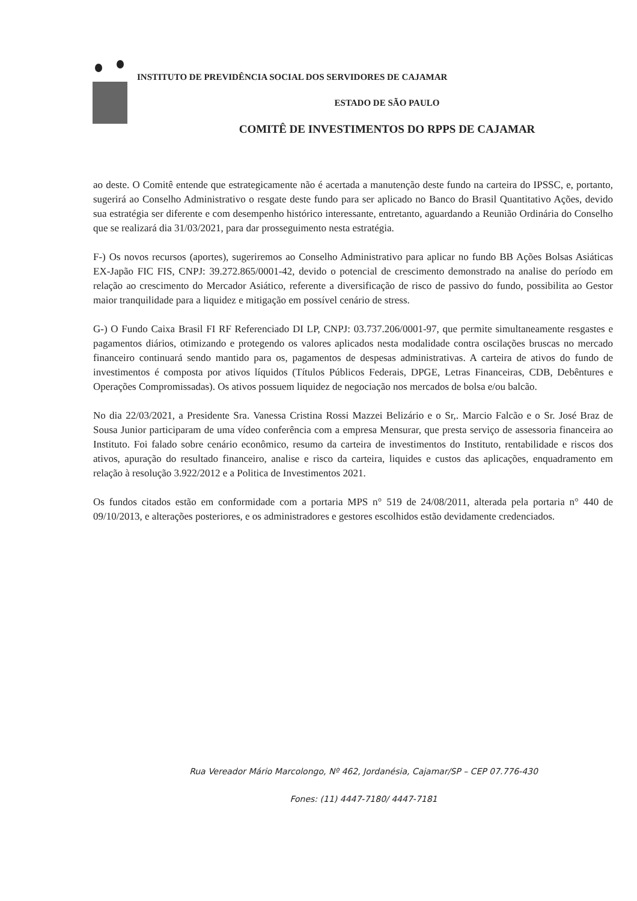INSTITUTO DE PREVIDÊNCIA SOCIAL DOS SERVIDORES DE CAJAMAR
ESTADO DE SÃO PAULO
COMITÊ DE INVESTIMENTOS DO RPPS DE CAJAMAR
ao deste. O Comitê entende que estrategicamente não é acertada a manutenção deste fundo na carteira do IPSSC, e, portanto, sugerirá ao Conselho Administrativo o resgate deste fundo para ser aplicado no Banco do Brasil Quantitativo Ações, devido sua estratégia ser diferente e com desempenho histórico interessante, entretanto, aguardando a Reunião Ordinária do Conselho que se realizará dia 31/03/2021, para dar prosseguimento nesta estratégia.
F-) Os novos recursos (aportes), sugeriremos ao Conselho Administrativo para aplicar no fundo BB Ações Bolsas Asiáticas EX-Japão FIC FIS, CNPJ: 39.272.865/0001-42, devido o potencial de crescimento demonstrado na analise do período em relação ao crescimento do Mercador Asiático, referente a diversificação de risco de passivo do fundo, possibilita ao Gestor maior tranquilidade para a liquidez e mitigação em possível cenário de stress.
G-) O Fundo Caixa Brasil FI RF Referenciado DI LP, CNPJ: 03.737.206/0001-97, que permite simultaneamente resgastes e pagamentos diários, otimizando e protegendo os valores aplicados nesta modalidade contra oscilações bruscas no mercado financeiro continuará sendo mantido para os, pagamentos de despesas administrativas. A carteira de ativos do fundo de investimentos é composta por ativos líquidos (Títulos Públicos Federais, DPGE, Letras Financeiras, CDB, Debêntures e Operações Compromissadas). Os ativos possuem liquidez de negociação nos mercados de bolsa e/ou balcão.
No dia 22/03/2021, a Presidente Sra. Vanessa Cristina Rossi Mazzei Belizário e o Sr,. Marcio Falcão e o Sr. José Braz de Sousa Junior participaram de uma vídeo conferência com a empresa Mensurar, que presta serviço de assessoria financeira ao Instituto. Foi falado sobre cenário econômico, resumo da carteira de investimentos do Instituto, rentabilidade e riscos dos ativos, apuração do resultado financeiro, analise e risco da carteira, liquides e custos das aplicações, enquadramento em relação à resolução 3.922/2012 e a Politica de Investimentos 2021.
Os fundos citados estão em conformidade com a portaria MPS n° 519 de 24/08/2011, alterada pela portaria n° 440 de 09/10/2013, e alterações posteriores, e os administradores e gestores escolhidos estão devidamente credenciados.
Rua Vereador Mário Marcolongo, Nº 462, Jordanésia, Cajamar/SP – CEP 07.776-430
Fones: (11) 4447-7180/ 4447-7181